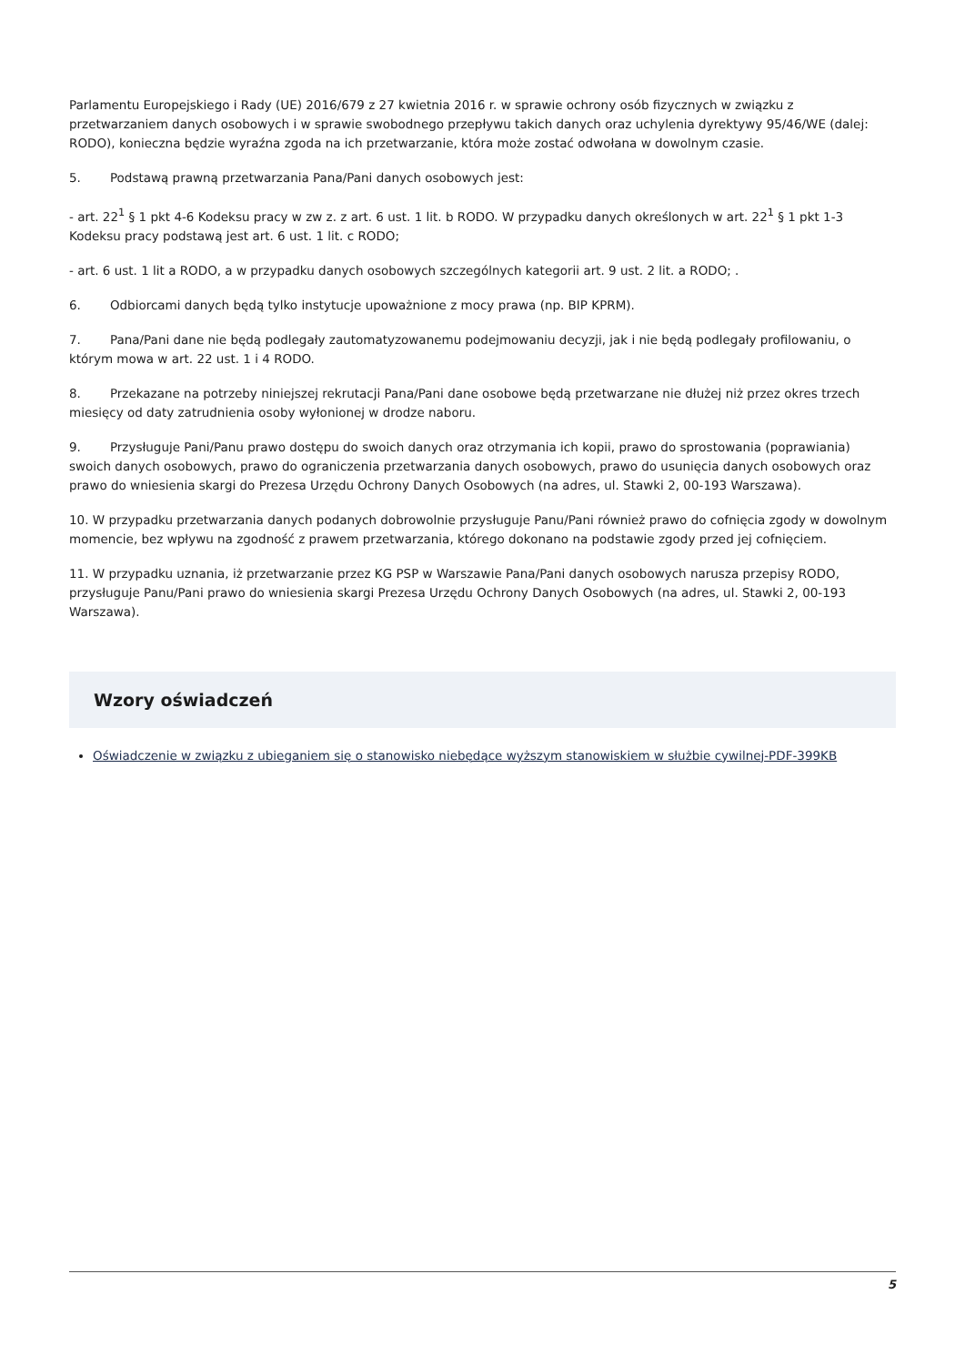Parlamentu Europejskiego i Rady (UE) 2016/679 z 27 kwietnia 2016 r. w sprawie ochrony osób fizycznych w związku z przetwarzaniem danych osobowych i w sprawie swobodnego przepływu takich danych oraz uchylenia dyrektywy 95/46/WE (dalej: RODO), konieczna będzie wyraźna zgoda na ich przetwarzanie, która może zostać odwołana w dowolnym czasie.
5. Podstawą prawną przetwarzania Pana/Pani danych osobowych jest:
- art. 22<sup>1</sup> § 1 pkt 4-6 Kodeksu pracy w zw z. z art. 6 ust. 1 lit. b RODO. W przypadku danych określonych w art. 22<sup>1</sup> § 1 pkt 1-3 Kodeksu pracy podstawą jest art. 6 ust. 1 lit. c RODO;
- art. 6 ust. 1 lit a RODO, a w przypadku danych osobowych szczególnych kategorii art. 9 ust. 2 lit. a RODO; .
6. Odbiorcami danych będą tylko instytucje upoważnione z mocy prawa (np. BIP KPRM).
7. Pana/Pani dane nie będą podlegały zautomatyzowanemu podejmowaniu decyzji, jak i nie będą podlegały profilowaniu, o którym mowa w art. 22 ust. 1 i 4 RODO.
8. Przekazane na potrzeby niniejszej rekrutacji Pana/Pani dane osobowe będą przetwarzane nie dłużej niż przez okres trzech miesięcy od daty zatrudnienia osoby wyłonionej w drodze naboru.
9. Przysługuje Pani/Panu prawo dostępu do swoich danych oraz otrzymania ich kopii, prawo do sprostowania (poprawiania) swoich danych osobowych, prawo do ograniczenia przetwarzania danych osobowych, prawo do usunięcia danych osobowych oraz prawo do wniesienia skargi do Prezesa Urzędu Ochrony Danych Osobowych (na adres, ul. Stawki 2, 00-193 Warszawa).
10. W przypadku przetwarzania danych podanych dobrowolnie przysługuje Panu/Pani również prawo do cofnięcia zgody w dowolnym momencie, bez wpływu na zgodność z prawem przetwarzania, którego dokonano na podstawie zgody przed jej cofnięciem.
11. W przypadku uznania, iż przetwarzanie przez KG PSP w Warszawie Pana/Pani danych osobowych narusza przepisy RODO, przysługuje Panu/Pani prawo do wniesienia skargi Prezesa Urzędu Ochrony Danych Osobowych (na adres, ul. Stawki 2, 00-193 Warszawa).
Wzory oświadczeń
Oświadczenie w związku z ubieganiem się o stanowisko niebędące wyższym stanowiskiem w służbie cywilnej-PDF-399KB
5